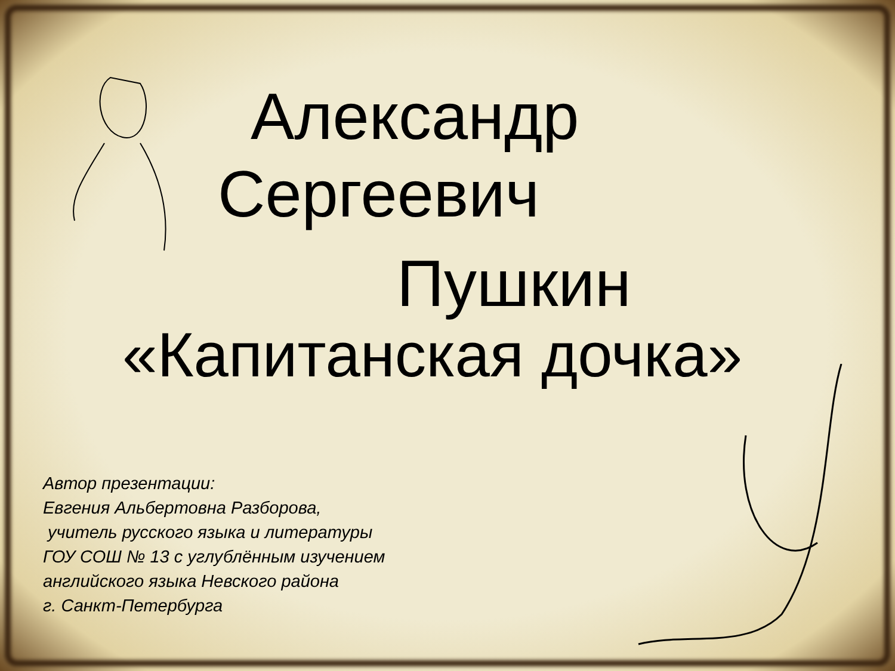Александр
Сергеевич
Пушкин
«Капитанская дочка»
Автор презентации:
Евгения Альбертовна Разборова,
учитель русского языка и литературы
ГОУ СОШ № 13 с углублённым изучением
английского языка Невского района
г. Санкт-Петербурга